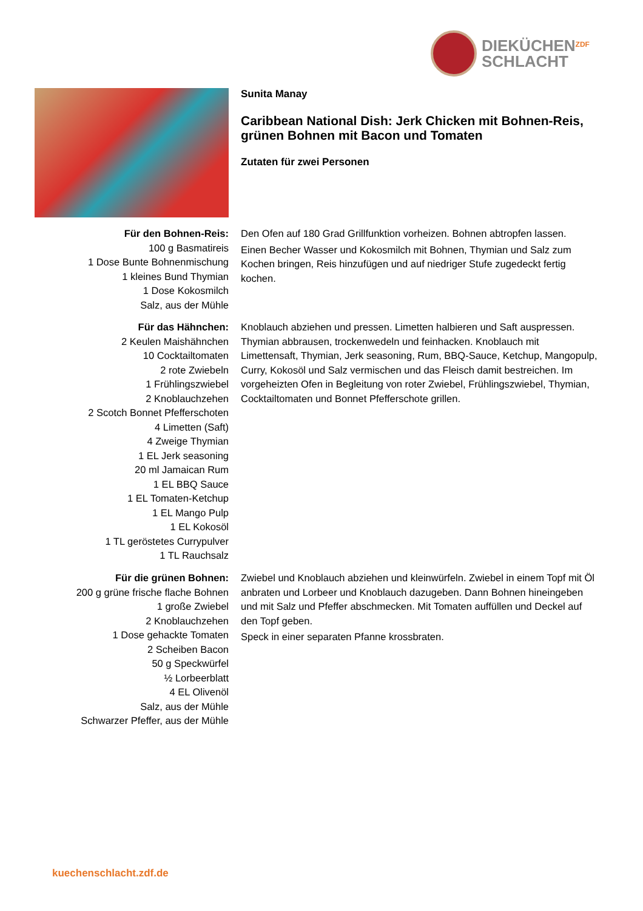DIEKÜCHEN
SCHLACHT
ZDF
Sunita Manay
Caribbean National Dish: Jerk Chicken mit Bohnen-Reis, grünen Bohnen mit Bacon und Tomaten
Zutaten für zwei Personen
Für den Bohnen-Reis:
100 g Basmatireis
1 Dose Bunte Bohnenmischung
1 kleines Bund Thymian
1 Dose Kokosmilch
Salz, aus der Mühle
Den Ofen auf 180 Grad Grillfunktion vorheizen. Bohnen abtropfen lassen.
Einen Becher Wasser und Kokosmilch mit Bohnen, Thymian und Salz zum Kochen bringen, Reis hinzufügen und auf niedriger Stufe zugedeckt fertig kochen.
Für das Hähnchen:
2 Keulen Maishähnchen
10 Cocktailtomaten
2 rote Zwiebeln
1 Frühlingszwiebel
2 Knoblauchzehen
2 Scotch Bonnet Pfefferschoten
4 Limetten (Saft)
4 Zweige Thymian
1 EL Jerk seasoning
20 ml Jamaican Rum
1 EL BBQ Sauce
1 EL Tomaten-Ketchup
1 EL Mango Pulp
1 EL Kokosöl
1 TL geröstetes Currypulver
1 TL Rauchsalz
Knoblauch abziehen und pressen. Limetten halbieren und Saft auspressen. Thymian abbrausen, trockenwedeln und feinhacken. Knoblauch mit Limettensaft, Thymian, Jerk seasoning, Rum, BBQ-Sauce, Ketchup, Mangopulp, Curry, Kokosöl und Salz vermischen und das Fleisch damit bestreichen. Im vorgeheizten Ofen in Begleitung von roter Zwiebel, Frühlingszwiebel, Thymian, Cocktailtomaten und Bonnet Pfefferschote grillen.
Für die grünen Bohnen:
200 g grüne frische flache Bohnen
1 große Zwiebel
2 Knoblauchzehen
1 Dose gehackte Tomaten
2 Scheiben Bacon
50 g Speckwürfel
½ Lorbeerblatt
4 EL Olivenöl
Salz, aus der Mühle
Schwarzer Pfeffer, aus der Mühle
Zwiebel und Knoblauch abziehen und kleinwürfeln. Zwiebel in einem Topf mit Öl anbraten und Lorbeer und Knoblauch dazugeben. Dann Bohnen hineingeben und mit Salz und Pfeffer abschmecken. Mit Tomaten auffüllen und Deckel auf den Topf geben.
Speck in einer separaten Pfanne krossbraten.
kuechenschlacht.zdf.de